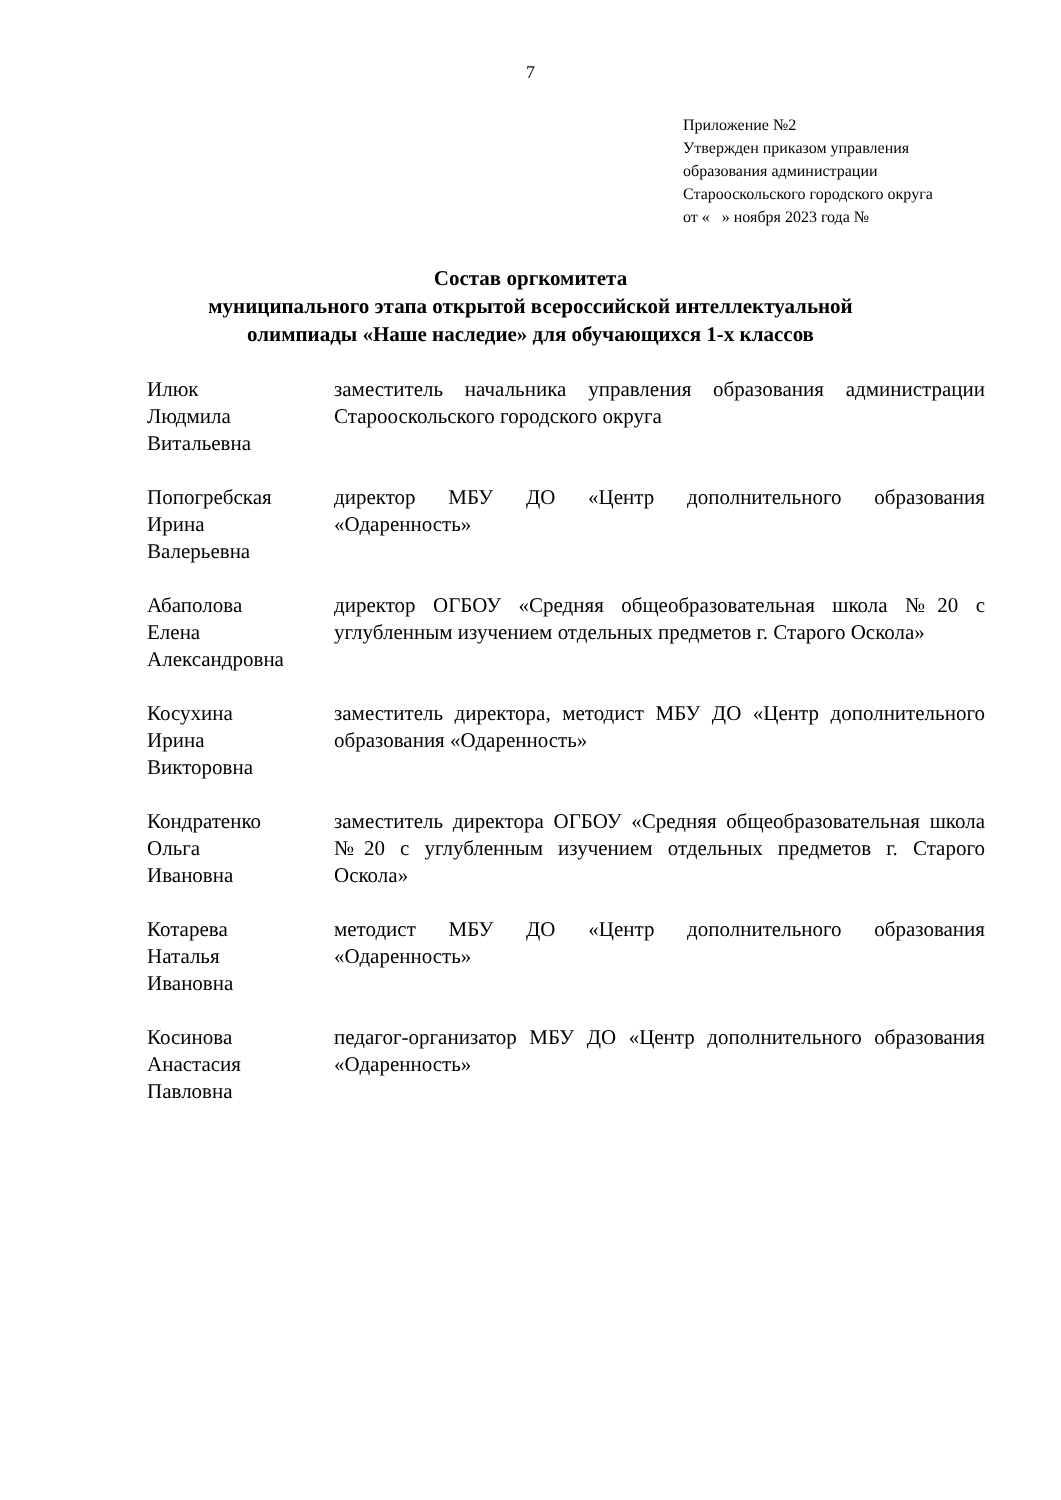7
Приложение №2
Утвержден приказом управления
образования администрации
Старооскольского городского округа
от « » ноября 2023 года №
Состав оргкомитета
муниципального этапа открытой всероссийской интеллектуальной
олимпиады «Наше наследие» для обучающихся 1-х классов
| Илюк Людмила Витальевна | заместитель начальника управления образования администрации Старооскольского городского округа |
| Попогребская Ирина Валерьевна | директор МБУ ДО «Центр дополнительного образования «Одаренность» |
| Абаполова Елена Александровна | директор ОГБОУ «Средняя общеобразовательная школа №20 с углубленным изучением отдельных предметов г. Старого Оскола» |
| Косухина Ирина Викторовна | заместитель директора, методист МБУ ДО «Центр дополнительного образования «Одаренность» |
| Кондратенко Ольга Ивановна | заместитель директора ОГБОУ «Средняя общеобразовательная школа №20 с углубленным изучением отдельных предметов г. Старого Оскола» |
| Котарева Наталья Ивановна | методист МБУ ДО «Центр дополнительного образования «Одаренность» |
| Косинова Анастасия Павловна | педагог-организатор МБУ ДО «Центр дополнительного образования «Одаренность» |